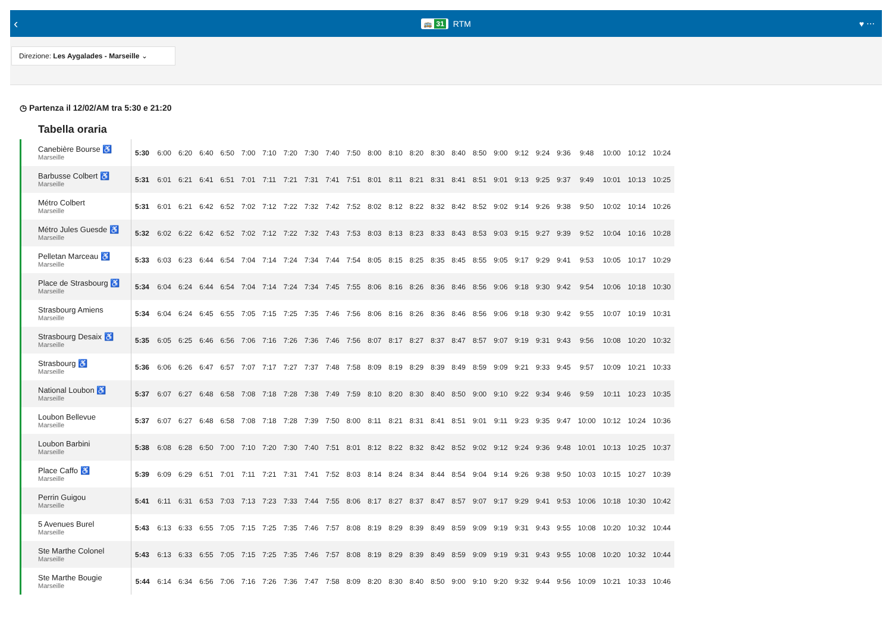‹ 🚌 31 RTM ♥ ⋯
Direzione: Les Aygalades - Marseille ⌄
◷ Partenza il 12/02/AM tra 5:30 e 21:20
Tabella oraria
| Canebière Bourse ♿ Marseille | 5:30 | 6:00 | 6:20 | 6:40 | 6:50 | 7:00 | 7:10 | 7:20 | 7:30 | 7:40 | 7:50 | 8:00 | 8:10 | 8:20 | 8:30 | 8:40 | 8:50 | 9:00 | 9:12 | 9:24 | 9:36 | 9:48 | 10:00 | 10:12 | 10:24 |
| Barbusse Colbert ♿ Marseille | 5:31 | 6:01 | 6:21 | 6:41 | 6:51 | 7:01 | 7:11 | 7:21 | 7:31 | 7:41 | 7:51 | 8:01 | 8:11 | 8:21 | 8:31 | 8:41 | 8:51 | 9:01 | 9:13 | 9:25 | 9:37 | 9:49 | 10:01 | 10:13 | 10:25 |
| Métro Colbert Marseille | 5:31 | 6:01 | 6:21 | 6:42 | 6:52 | 7:02 | 7:12 | 7:22 | 7:32 | 7:42 | 7:52 | 8:02 | 8:12 | 8:22 | 8:32 | 8:42 | 8:52 | 9:02 | 9:14 | 9:26 | 9:38 | 9:50 | 10:02 | 10:14 | 10:26 |
| Métro Jules Guesde ♿ Marseille | 5:32 | 6:02 | 6:22 | 6:42 | 6:52 | 7:02 | 7:12 | 7:22 | 7:32 | 7:43 | 7:53 | 8:03 | 8:13 | 8:23 | 8:33 | 8:43 | 8:53 | 9:03 | 9:15 | 9:27 | 9:39 | 9:52 | 10:04 | 10:16 | 10:28 |
| Pelletan Marceau ♿ Marseille | 5:33 | 6:03 | 6:23 | 6:44 | 6:54 | 7:04 | 7:14 | 7:24 | 7:34 | 7:44 | 7:54 | 8:05 | 8:15 | 8:25 | 8:35 | 8:45 | 8:55 | 9:05 | 9:17 | 9:29 | 9:41 | 9:53 | 10:05 | 10:17 | 10:29 |
| Place de Strasbourg ♿ Marseille | 5:34 | 6:04 | 6:24 | 6:44 | 6:54 | 7:04 | 7:14 | 7:24 | 7:34 | 7:45 | 7:55 | 8:06 | 8:16 | 8:26 | 8:36 | 8:46 | 8:56 | 9:06 | 9:18 | 9:30 | 9:42 | 9:54 | 10:06 | 10:18 | 10:30 |
| Strasbourg Amiens Marseille | 5:34 | 6:04 | 6:24 | 6:45 | 6:55 | 7:05 | 7:15 | 7:25 | 7:35 | 7:46 | 7:56 | 8:06 | 8:16 | 8:26 | 8:36 | 8:46 | 8:56 | 9:06 | 9:18 | 9:30 | 9:42 | 9:55 | 10:07 | 10:19 | 10:31 |
| Strasbourg Desaix ♿ Marseille | 5:35 | 6:05 | 6:25 | 6:46 | 6:56 | 7:06 | 7:16 | 7:26 | 7:36 | 7:46 | 7:56 | 8:07 | 8:17 | 8:27 | 8:37 | 8:47 | 8:57 | 9:07 | 9:19 | 9:31 | 9:43 | 9:56 | 10:08 | 10:20 | 10:32 |
| Strasbourg ♿ Marseille | 5:36 | 6:06 | 6:26 | 6:47 | 6:57 | 7:07 | 7:17 | 7:27 | 7:37 | 7:48 | 7:58 | 8:09 | 8:19 | 8:29 | 8:39 | 8:49 | 8:59 | 9:09 | 9:21 | 9:33 | 9:45 | 9:57 | 10:09 | 10:21 | 10:33 |
| National Loubon ♿ Marseille | 5:37 | 6:07 | 6:27 | 6:48 | 6:58 | 7:08 | 7:18 | 7:28 | 7:38 | 7:49 | 7:59 | 8:10 | 8:20 | 8:30 | 8:40 | 8:50 | 9:00 | 9:10 | 9:22 | 9:34 | 9:46 | 9:59 | 10:11 | 10:23 | 10:35 |
| Loubon Bellevue Marseille | 5:37 | 6:07 | 6:27 | 6:48 | 6:58 | 7:08 | 7:18 | 7:28 | 7:39 | 7:50 | 8:00 | 8:11 | 8:21 | 8:31 | 8:41 | 8:51 | 9:01 | 9:11 | 9:23 | 9:35 | 9:47 | 10:00 | 10:12 | 10:24 | 10:36 |
| Loubon Barbini Marseille | 5:38 | 6:08 | 6:28 | 6:50 | 7:00 | 7:10 | 7:20 | 7:30 | 7:40 | 7:51 | 8:01 | 8:12 | 8:22 | 8:32 | 8:42 | 8:52 | 9:02 | 9:12 | 9:24 | 9:36 | 9:48 | 10:01 | 10:13 | 10:25 | 10:37 |
| Place Caffo ♿ Marseille | 5:39 | 6:09 | 6:29 | 6:51 | 7:01 | 7:11 | 7:21 | 7:31 | 7:41 | 7:52 | 8:03 | 8:14 | 8:24 | 8:34 | 8:44 | 8:54 | 9:04 | 9:14 | 9:26 | 9:38 | 9:50 | 10:03 | 10:15 | 10:27 | 10:39 |
| Perrin Guigou Marseille | 5:41 | 6:11 | 6:31 | 6:53 | 7:03 | 7:13 | 7:23 | 7:33 | 7:44 | 7:55 | 8:06 | 8:17 | 8:27 | 8:37 | 8:47 | 8:57 | 9:07 | 9:17 | 9:29 | 9:41 | 9:53 | 10:06 | 10:18 | 10:30 | 10:42 |
| 5 Avenues Burel Marseille | 5:43 | 6:13 | 6:33 | 6:55 | 7:05 | 7:15 | 7:25 | 7:35 | 7:46 | 7:57 | 8:08 | 8:19 | 8:29 | 8:39 | 8:49 | 8:59 | 9:09 | 9:19 | 9:31 | 9:43 | 9:55 | 10:08 | 10:20 | 10:32 | 10:44 |
| Ste Marthe Colonel Marseille | 5:43 | 6:13 | 6:33 | 6:55 | 7:05 | 7:15 | 7:25 | 7:35 | 7:46 | 7:57 | 8:08 | 8:19 | 8:29 | 8:39 | 8:49 | 8:59 | 9:09 | 9:19 | 9:31 | 9:43 | 9:55 | 10:08 | 10:20 | 10:32 | 10:44 |
| Ste Marthe Bougie Marseille | 5:44 | 6:14 | 6:34 | 6:56 | 7:06 | 7:16 | 7:26 | 7:36 | 7:47 | 7:58 | 8:09 | 8:20 | 8:30 | 8:40 | 8:50 | 9:00 | 9:10 | 9:20 | 9:32 | 9:44 | 9:56 | 10:09 | 10:21 | 10:33 | 10:46 |